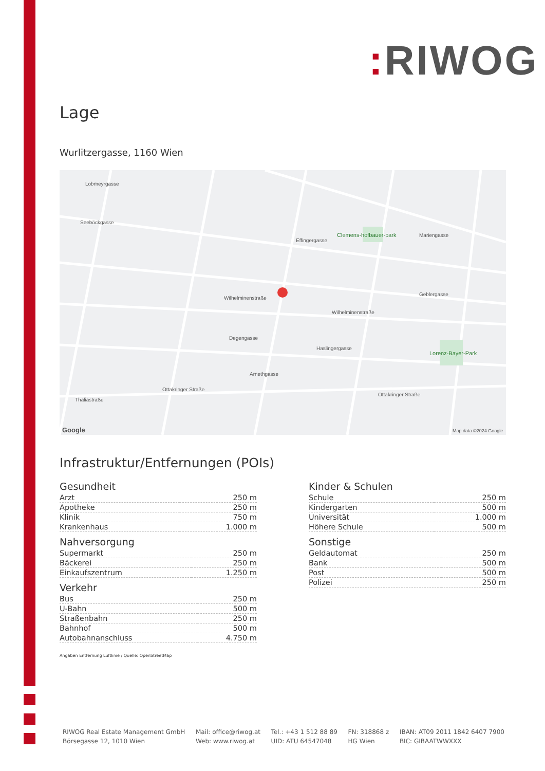: RIWOG
Lage
Wurlitzergasse, 1160 Wien
Lobmeyrgasse
Seeböckgasse
Clemens-hofbauer-park
Effingergasse
Wilhelminenstraße
Wilhelminenstraße
Degengasse
Haslingergasse
Lorenz-Bayer-Park
Arnethgasse
Ottakringer Straße
Ottakringer Straße
Thaliastraße
Mariengasse
Geblergasse
Google
Map data ©2024 Google
Infrastruktur/Entfernungen (POIs)
Gesundheit
| Arzt | 250 m |
| Apotheke | 250 m |
| Klinik | 750 m |
| Krankenhaus | 1.000 m |
Nahversorgung
| Supermarkt | 250 m |
| Bäckerei | 250 m |
| Einkaufszentrum | 1.250 m |
Verkehr
| Bus | 250 m |
| U-Bahn | 500 m |
| Straßenbahn | 250 m |
| Bahnhof | 500 m |
| Autobahnanschluss | 4.750 m |
Kinder & Schulen
| Schule | 250 m |
| Kindergarten | 500 m |
| Universität | 1.000 m |
| Höhere Schule | 500 m |
Sonstige
| Geldautomat | 250 m |
| Bank | 500 m |
| Post | 500 m |
| Polizei | 250 m |
Angaben Entfernung Luftlinie / Quelle: OpenStreetMap
RIWOG Real Estate Management GmbH
Börsegasse 12, 1010 Wien
Mail: office@riwog.at
Web: www.riwog.at
Tel.: +43 1 512 88 89
UID: ATU 64547048
FN: 318868 z
HG Wien
IBAN: AT09 2011 1842 6407 7900
BIC: GIBAATWWXXX